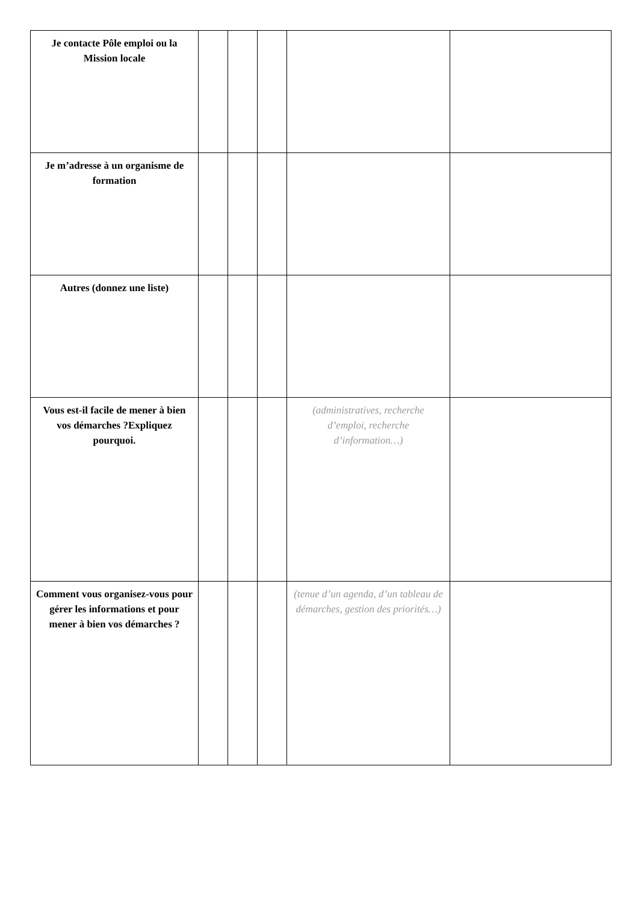| Je contacte Pôle emploi ou la Mission locale | | | | | |
| Je m’adresse à un organisme de formation | | | | | |
| Autres (donnez une liste) | | | | | |
| Vous est-il facile de mener à bien vos démarches ?Expliquez pourquoi. | | | | (administratives, recherche d’emploi, recherche d’information…) | |
| Comment vous organisez-vous pour gérer les informations et pour mener à bien vos démarches ? | | | | (tenue d’un agenda, d’un tableau de démarches, gestion des priorités…) | |